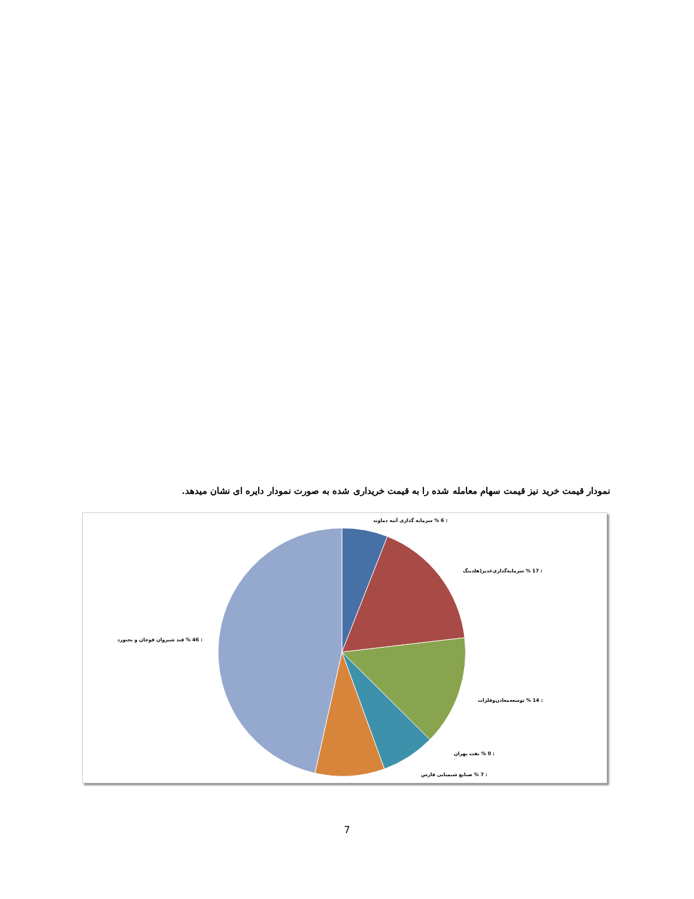نمودار قیمت خرید نیز قیمت سهام معامله شده را به قیمت خریداری شده به صورت نمودار دایره ای نشان میدهد.
: 6 % سرمایه گذاری آتیه دماوند
: 17 % سرمایه‌گذاری‌غدیر(هلدینگ
: 14 % توسعه‌معادن‌وفلزات
: 0 % نفت بهران
: 7 % صنایع شیمیایی فارس
: 46 % قند شیروان قوچان و بجنورد
7